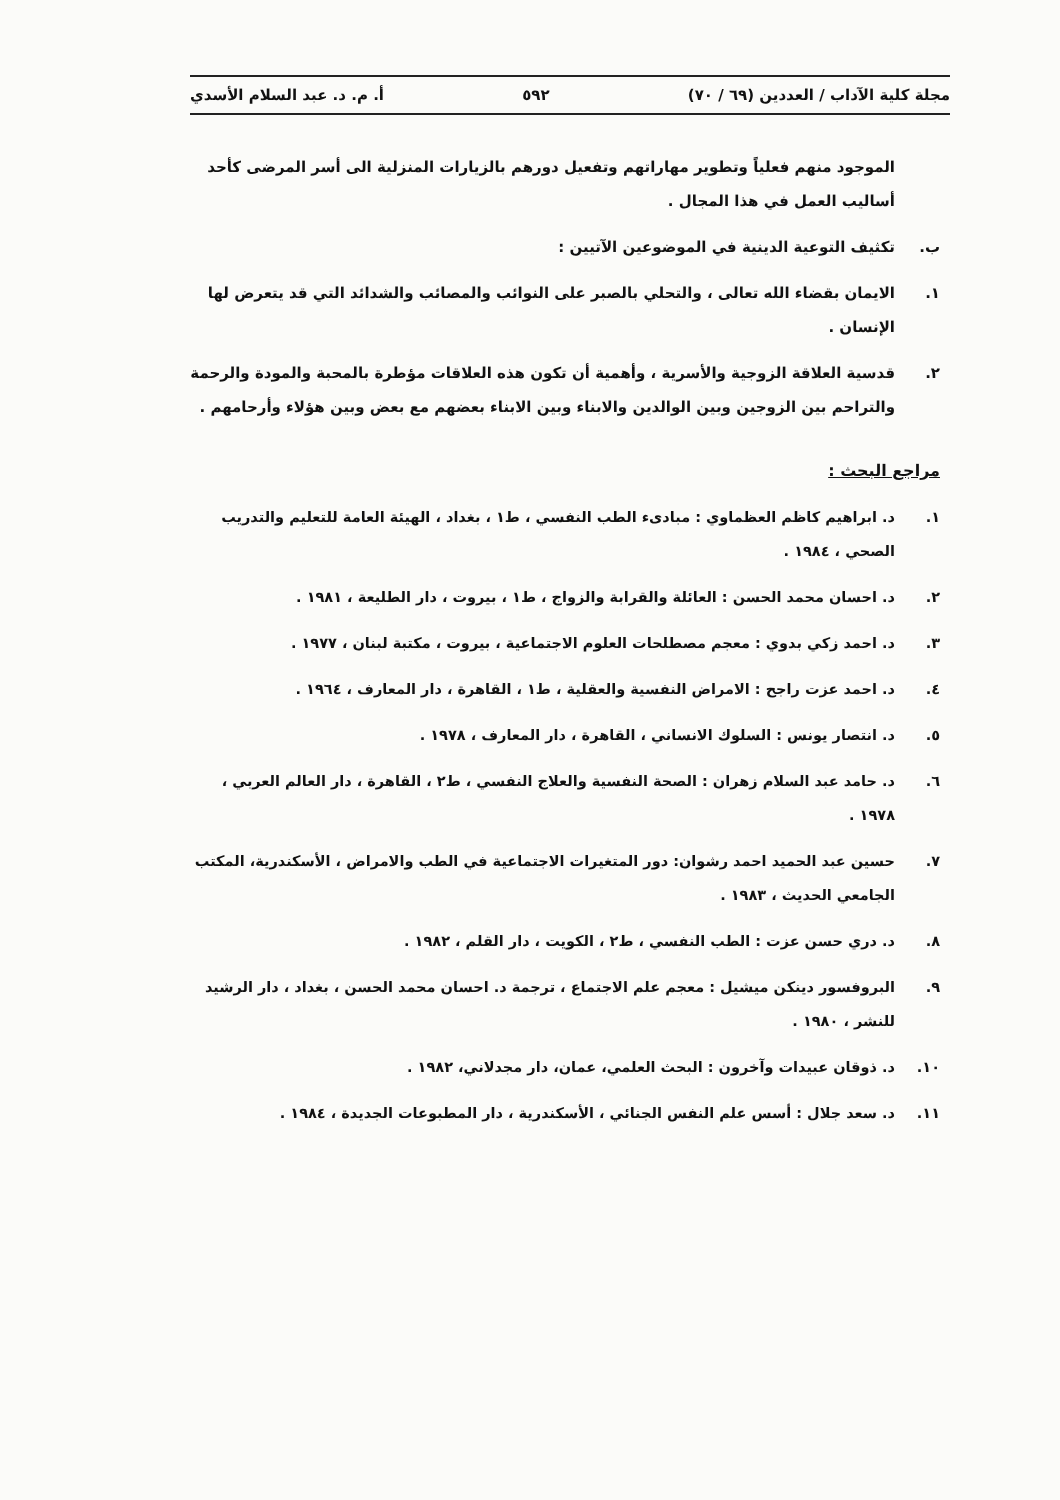مجلة كلية الآداب / العددين (٦٩ / ٧٠) ٥٩٢ أ. م. د. عبد السلام الأسدي
الموجود منهم فعلياً وتطوير مهاراتهم وتفعيل دورهم بالزيارات المنزلية الى أسر المرضى كأحد أساليب العمل في هذا المجال .
ب. تكثيف التوعية الدينية في الموضوعين الآتيين :
١. الايمان بقضاء الله تعالى ، والتحلي بالصبر على النوائب والمصائب والشدائد التي قد يتعرض لها الإنسان .
٢. قدسية العلاقة الزوجية والأسرية ، وأهمية أن تكون هذه العلاقات مؤطرة بالمحبة والمودة والرحمة والتراحم بين الزوجين وبين الوالدين والابناء وبين الابناء بعضهم مع بعض وبين هؤلاء وأرحامهم .
مراجع البحث :
١. د. ابراهيم كاظم العظماوي : مبادىء الطب النفسي ، ط١ ، بغداد ، الهيئة العامة للتعليم والتدريب الصحي ، ١٩٨٤ .
٢. د. احسان محمد الحسن : العائلة والقرابة والزواج ، ط١ ، بيروت ، دار الطليعة ، ١٩٨١ .
٣. د. احمد زكي بدوي : معجم مصطلحات العلوم الاجتماعية ، بيروت ، مكتبة لبنان ، ١٩٧٧ .
٤. د. احمد عزت راجح : الامراض النفسية والعقلية ، ط١ ، القاهرة ، دار المعارف ، ١٩٦٤ .
٥. د. انتصار يونس : السلوك الانساني ، القاهرة ، دار المعارف ، ١٩٧٨ .
٦. د. حامد عبد السلام زهران : الصحة النفسية والعلاج النفسي ، ط٢ ، القاهرة ، دار العالم العربي ، ١٩٧٨ .
٧. حسين عبد الحميد احمد رشوان: دور المتغيرات الاجتماعية في الطب والامراض ، الأسكندرية، المكتب الجامعي الحديث ، ١٩٨٣ .
٨. د. دري حسن عزت : الطب النفسي ، ط٢ ، الكويت ، دار القلم ، ١٩٨٢ .
٩. البروفسور دينكن ميشيل : معجم علم الاجتماع ، ترجمة د. احسان محمد الحسن ، بغداد ، دار الرشيد للنشر ، ١٩٨٠ .
١٠. د. ذوقان عبيدات وآخرون : البحث العلمي، عمان، دار مجدلاني، ١٩٨٢ .
١١. د. سعد جلال : أسس علم النفس الجنائي ، الأسكندرية ، دار المطبوعات الجديدة ، ١٩٨٤ .